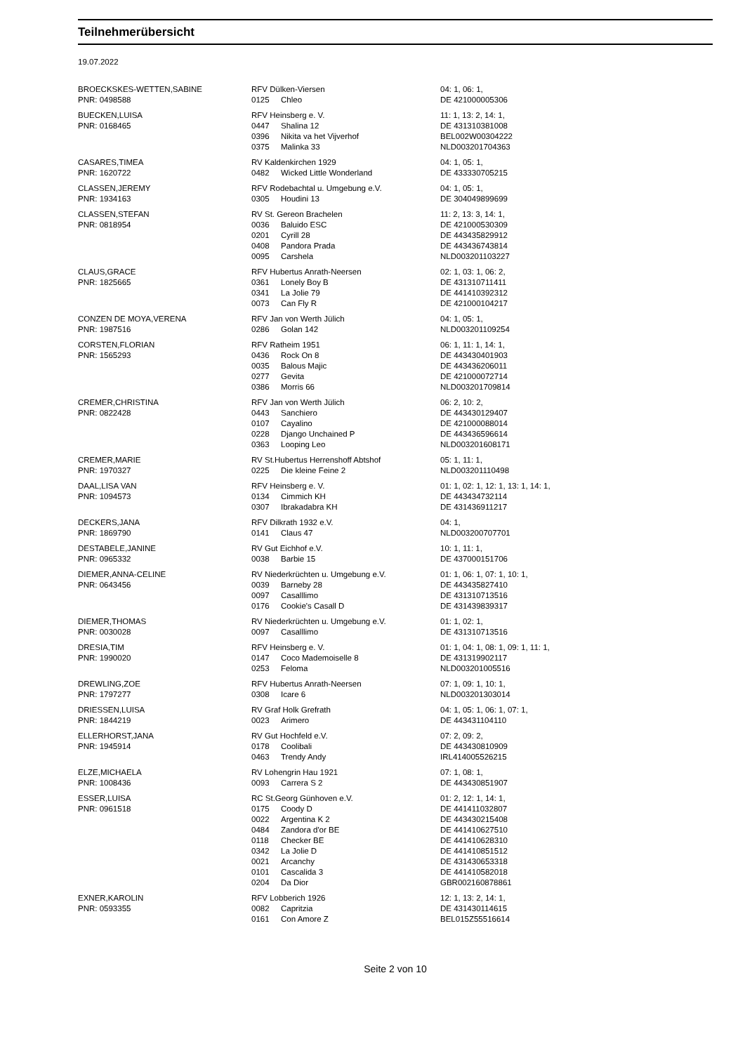Teilnehmerübersicht
19.07.2022
| BROECKSKES-WETTEN,SABINE | RFV Dülken-Viersen | | 04: 1, 06: 1, |
| PNR: 0498588 | 0125 | Chleo | DE 421000005306 |
| BUECKEN,LUISA | RFV Heinsberg e. V. | | 11: 1, 13: 2, 14: 1, |
| PNR: 0168465 | 0447 | Shalina 12 | DE 431310381008 |
| | 0396 | Nikita va het Vijverhof | BEL002W00304222 |
| | 0375 | Malinka 33 | NLD003201704363 |
| CASARES,TIMEA | RV Kaldenkirchen 1929 | | 04: 1, 05: 1, |
| PNR: 1620722 | 0482 | Wicked Little Wonderland | DE 433330705215 |
| CLASSEN,JEREMY | RFV Rodebachtal u. Umgebung e.V. | | 04: 1, 05: 1, |
| PNR: 1934163 | 0305 | Houdini 13 | DE 304049899699 |
| CLASSEN,STEFAN | RV St. Gereon Brachelen | | 11: 2, 13: 3, 14: 1, |
| PNR: 0818954 | 0036 | Baluido ESC | DE 421000530309 |
| | 0201 | Cyrill 28 | DE 443435829912 |
| | 0408 | Pandora Prada | DE 443436743814 |
| | 0095 | Carshela | NLD003201103227 |
| CLAUS,GRACE | RFV Hubertus Anrath-Neersen | | 02: 1, 03: 1, 06: 2, |
| PNR: 1825665 | 0361 | Lonely Boy B | DE 431310711411 |
| | 0341 | La Jolie 79 | DE 441410392312 |
| | 0073 | Can Fly R | DE 421000104217 |
| CONZEN DE MOYA,VERENA | RFV Jan von Werth Jülich | | 04: 1, 05: 1, |
| PNR: 1987516 | 0286 | Golan 142 | NLD003201109254 |
| CORSTEN,FLORIAN | RFV Ratheim 1951 | | 06: 1, 11: 1, 14: 1, |
| PNR: 1565293 | 0436 | Rock On 8 | DE 443430401903 |
| | 0035 | Balous Majic | DE 443436206011 |
| | 0277 | Gevita | DE 421000072714 |
| | 0386 | Morris 66 | NLD003201709814 |
| CREMER,CHRISTINA | RFV Jan von Werth Jülich | | 06: 2, 10: 2, |
| PNR: 0822428 | 0443 | Sanchiero | DE 443430129407 |
| | 0107 | Cayalino | DE 421000088014 |
| | 0228 | Django Unchained P | DE 443436596614 |
| | 0363 | Looping Leo | NLD003201608171 |
| CREMER,MARIE | RV St.Hubertus Herrenshoff Abtshof | | 05: 1, 11: 1, |
| PNR: 1970327 | 0225 | Die kleine Feine 2 | NLD003201110498 |
| DAAL,LISA VAN | RFV Heinsberg e. V. | | 01: 1, 02: 1, 12: 1, 13: 1, 14: 1, |
| PNR: 1094573 | 0134 | Cimmich KH | DE 443434732114 |
| | 0307 | Ibrakadabra KH | DE 431436911217 |
| DECKERS,JANA | RFV Dilkrath 1932 e.V. | | 04: 1, |
| PNR: 1869790 | 0141 | Claus 47 | NLD003200707701 |
| DESTABELE,JANINE | RV Gut Eichhof e.V. | | 10: 1, 11: 1, |
| PNR: 0965332 | 0038 | Barbie 15 | DE 437000151706 |
| DIEMER,ANNA-CELINE | RV Niederkrüchten u. Umgebung e.V. | | 01: 1, 06: 1, 07: 1, 10: 1, |
| PNR: 0643456 | 0039 | Barneby 28 | DE 443435827410 |
| | 0097 | Casalllimo | DE 431310713516 |
| | 0176 | Cookie's Casall D | DE 431439839317 |
| DIEMER,THOMAS | RV Niederkrüchten u. Umgebung e.V. | | 01: 1, 02: 1, |
| PNR: 0030028 | 0097 | Casalllimo | DE 431310713516 |
| DRESIA,TIM | RFV Heinsberg e. V. | | 01: 1, 04: 1, 08: 1, 09: 1, 11: 1, |
| PNR: 1990020 | 0147 | Coco Mademoiselle 8 | DE 431319902117 |
| | 0253 | Feloma | NLD003201005516 |
| DREWLING,ZOE | RFV Hubertus Anrath-Neersen | | 07: 1, 09: 1, 10: 1, |
| PNR: 1797277 | 0308 | Icare 6 | NLD003201303014 |
| DRIESSEN,LUISA | RV Graf Holk Grefrath | | 04: 1, 05: 1, 06: 1, 07: 1, |
| PNR: 1844219 | 0023 | Arimero | DE 443431104110 |
| ELLERHORST,JANA | RV Gut Hochfeld e.V. | | 07: 2, 09: 2, |
| PNR: 1945914 | 0178 | Coolibali | DE 443430810909 |
| | 0463 | Trendy Andy | IRL414005526215 |
| ELZE,MICHAELA | RV Lohengrin Hau 1921 | | 07: 1, 08: 1, |
| PNR: 1008436 | 0093 | Carrera S 2 | DE 443430851907 |
| ESSER,LUISA | RC St.Georg Günhoven e.V. | | 01: 2, 12: 1, 14: 1, |
| PNR: 0961518 | 0175 | Coody D | DE 441411032807 |
| | 0022 | Argentina K 2 | DE 443430215408 |
| | 0484 | Zandora d'or BE | DE 441410627510 |
| | 0118 | Checker BE | DE 441410628310 |
| | 0342 | La Jolie D | DE 441410851512 |
| | 0021 | Arcanchy | DE 431430653318 |
| | 0101 | Cascalida 3 | DE 441410582018 |
| | 0204 | Da Dior | GBR002160878861 |
| EXNER,KAROLIN | RFV Lobberich 1926 | | 12: 1, 13: 2, 14: 1, |
| PNR: 0593355 | 0082 | Capritzia | DE 431430114615 |
| | 0161 | Con Amore Z | BEL015Z55516614 |
Seite 2 von 10